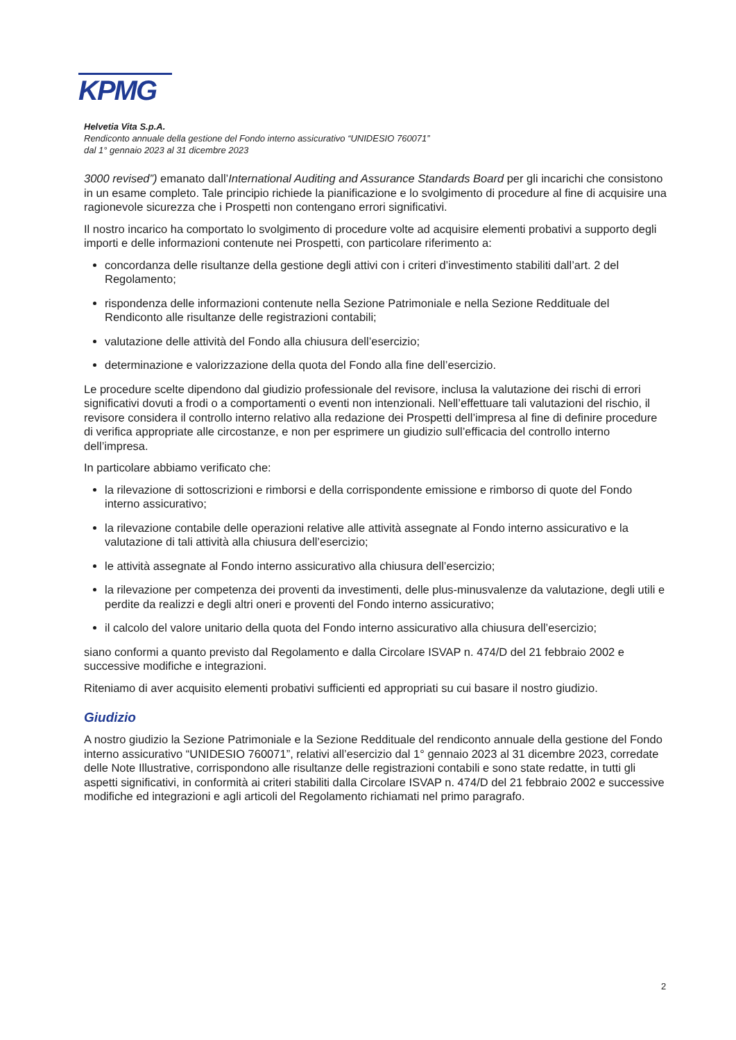KPMG
Helvetia Vita S.p.A.
Rendiconto annuale della gestione del Fondo interno assicurativo “UNIDESIO 760071”
dal 1° gennaio 2023 al 31 dicembre 2023
3000 revised”) emanato dall’International Auditing and Assurance Standards Board per gli incarichi che consistono in un esame completo. Tale principio richiede la pianificazione e lo svolgimento di procedure al fine di acquisire una ragionevole sicurezza che i Prospetti non contengano errori significativi.
Il nostro incarico ha comportato lo svolgimento di procedure volte ad acquisire elementi probativi a supporto degli importi e delle informazioni contenute nei Prospetti, con particolare riferimento a:
concordanza delle risultanze della gestione degli attivi con i criteri d’investimento stabiliti dall’art. 2 del Regolamento;
rispondenza delle informazioni contenute nella Sezione Patrimoniale e nella Sezione Reddituale del Rendiconto alle risultanze delle registrazioni contabili;
valutazione delle attività del Fondo alla chiusura dell’esercizio;
determinazione e valorizzazione della quota del Fondo alla fine dell’esercizio.
Le procedure scelte dipendono dal giudizio professionale del revisore, inclusa la valutazione dei rischi di errori significativi dovuti a frodi o a comportamenti o eventi non intenzionali. Nell’effettuare tali valutazioni del rischio, il revisore considera il controllo interno relativo alla redazione dei Prospetti dell’impresa al fine di definire procedure di verifica appropriate alle circostanze, e non per esprimere un giudizio sull’efficacia del controllo interno dell’impresa.
In particolare abbiamo verificato che:
la rilevazione di sottoscrizioni e rimborsi e della corrispondente emissione e rimborso di quote del Fondo interno assicurativo;
la rilevazione contabile delle operazioni relative alle attività assegnate al Fondo interno assicurativo e la valutazione di tali attività alla chiusura dell’esercizio;
le attività assegnate al Fondo interno assicurativo alla chiusura dell’esercizio;
la rilevazione per competenza dei proventi da investimenti, delle plus-minusvalenze da valutazione, degli utili e perdite da realizzi e degli altri oneri e proventi del Fondo interno assicurativo;
il calcolo del valore unitario della quota del Fondo interno assicurativo alla chiusura dell’esercizio;
siano conformi a quanto previsto dal Regolamento e dalla Circolare ISVAP n. 474/D del 21 febbraio 2002 e successive modifiche e integrazioni.
Riteniamo di aver acquisito elementi probativi sufficienti ed appropriati su cui basare il nostro giudizio.
Giudizio
A nostro giudizio la Sezione Patrimoniale e la Sezione Reddituale del rendiconto annuale della gestione del Fondo interno assicurativo “UNIDESIO 760071”, relativi all’esercizio dal 1° gennaio 2023 al 31 dicembre 2023, corredate delle Note Illustrative, corrispondono alle risultanze delle registrazioni contabili e sono state redatte, in tutti gli aspetti significativi, in conformità ai criteri stabiliti dalla Circolare ISVAP n. 474/D del 21 febbraio 2002 e successive modifiche ed integrazioni e agli articoli del Regolamento richiamati nel primo paragrafo.
2